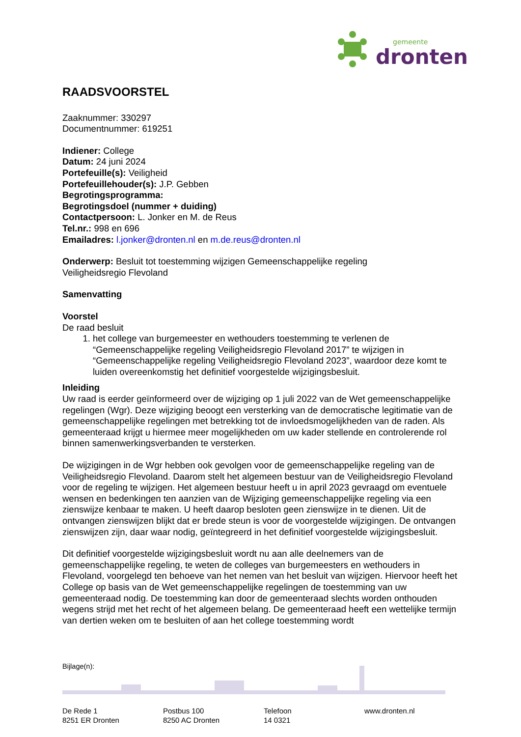gemeente
dronten
RAADSVOORSTEL
Zaaknummer: 330297
Documentnummer: 619251
Indiener: College
Datum: 24 juni 2024
Portefeuille(s): Veiligheid
Portefeuillehouder(s): J.P. Gebben
Begrotingsprogramma:
Begrotingsdoel (nummer + duiding)
Contactpersoon: L. Jonker en M. de Reus
Tel.nr.: 998 en 696
Emailadres: l.jonker@dronten.nl en m.de.reus@dronten.nl
Onderwerp: Besluit tot toestemming wijzigen Gemeenschappelijke regeling
Veiligheidsregio Flevoland
Samenvatting
Voorstel
De raad besluit
1. het college van burgemeester en wethouders toestemming te verlenen de “Gemeenschappelijke regeling Veiligheidsregio Flevoland 2017” te wijzigen in “Gemeenschappelijke regeling Veiligheidsregio Flevoland 2023”, waardoor deze komt te luiden overeenkomstig het definitief voorgestelde wijzigingsbesluit.
Inleiding
Uw raad is eerder geïnformeerd over de wijziging op 1 juli 2022 van de Wet gemeenschappelijke regelingen (Wgr). Deze wijziging beoogt een versterking van de democratische legitimatie van de gemeenschappelijke regelingen met betrekking tot de invloedsmogelijkheden van de raden. Als gemeenteraad krijgt u hiermee meer mogelijkheden om uw kader stellende en controlerende rol binnen samenwerkingsverbanden te versterken.
De wijzigingen in de Wgr hebben ook gevolgen voor de gemeenschappelijke regeling van de Veiligheidsregio Flevoland. Daarom stelt het algemeen bestuur van de Veiligheidsregio Flevoland voor de regeling te wijzigen. Het algemeen bestuur heeft u in april 2023 gevraagd om eventuele wensen en bedenkingen ten aanzien van de Wijziging gemeenschappelijke regeling via een zienswijze kenbaar te maken. U heeft daarop besloten geen zienswijze in te dienen. Uit de ontvangen zienswijzen blijkt dat er brede steun is voor de voorgestelde wijzigingen. De ontvangen zienswijzen zijn, daar waar nodig, geïntegreerd in het definitief voorgestelde wijzigingsbesluit.
Dit definitief voorgestelde wijzigingsbesluit wordt nu aan alle deelnemers van de gemeenschappelijke regeling, te weten de colleges van burgemeesters en wethouders in Flevoland, voorgelegd ten behoeve van het nemen van het besluit van wijzigen. Hiervoor heeft het College op basis van de Wet gemeenschappelijke regelingen de toestemming van uw gemeenteraad nodig. De toestemming kan door de gemeenteraad slechts worden onthouden wegens strijd met het recht of het algemeen belang. De gemeenteraad heeft een wettelijke termijn van dertien weken om te besluiten of aan het college toestemming wordt
Bijlage(n):
De Rede 1
8251 ER Dronten
Postbus 100
8250 AC Dronten
Telefoon
14 0321
www.dronten.nl